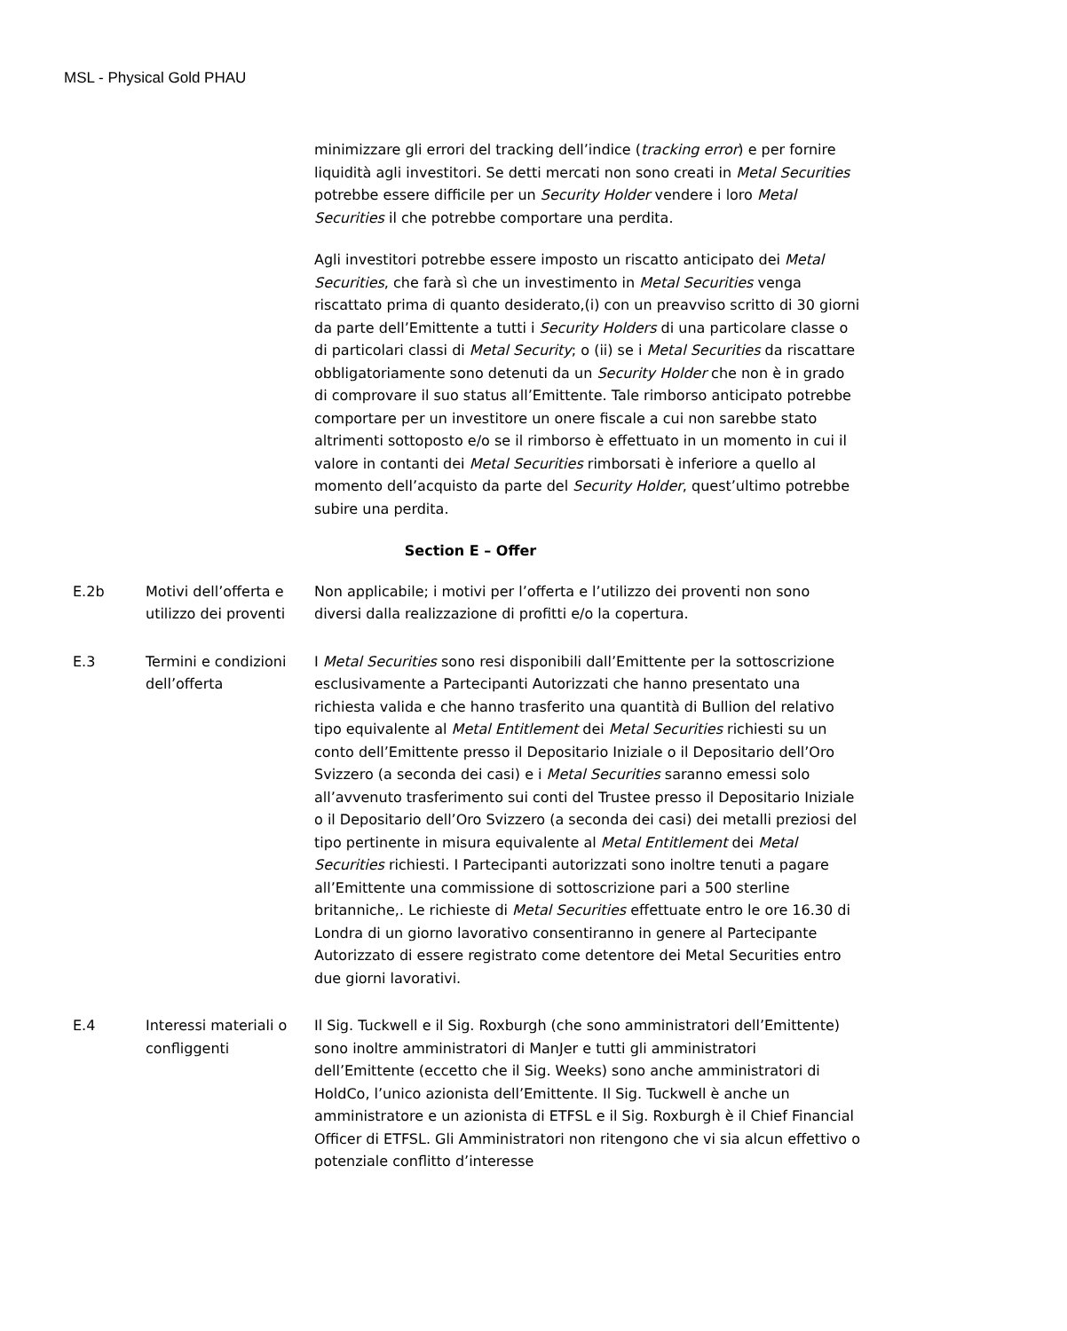MSL - Physical Gold PHAU
minimizzare gli errori del tracking dell’indice (tracking error) e per fornire liquidità agli investitori. Se detti mercati non sono creati in Metal Securities potrebbe essere difficile per un Security Holder vendere i loro Metal Securities il che potrebbe comportare una perdita.
Agli investitori potrebbe essere imposto un riscatto anticipato dei Metal Securities, che farà sì che un investimento in Metal Securities venga riscattato prima di quanto desiderato,(i) con un preavviso scritto di 30 giorni da parte dell’Emittente a tutti i Security Holders di una particolare classe o di particolari classi di Metal Security; o (ii) se i Metal Securities da riscattare obbligatoriamente sono detenuti da un Security Holder che non è in grado di comprovare il suo status all’Emittente. Tale rimborso anticipato potrebbe comportare per un investitore un onere fiscale a cui non sarebbe stato altrimenti sottoposto e/o se il rimborso è effettuato in un momento in cui il valore in contanti dei Metal Securities rimborsati è inferiore a quello al momento dell’acquisto da parte del Security Holder, quest’ultimo potrebbe subire una perdita.
Section E – Offer
| E.2b | Motivi dell’offerta e utilizzo dei proventi | Non applicabile; i motivi per l’offerta e l’utilizzo dei proventi non sono diversi dalla realizzazione di profitti e/o la copertura. |
| E.3 | Termini e condizioni dell’offerta | I Metal Securities sono resi disponibili dall’Emittente per la sottoscrizione esclusivamente a Partecipanti Autorizzati che hanno presentato una richiesta valida e che hanno trasferito una quantità di Bullion del relativo tipo equivalente al Metal Entitlement dei Metal Securities richiesti su un conto dell’Emittente presso il Depositario Iniziale o il Depositario dell’Oro Svizzero (a seconda dei casi) e i Metal Securities saranno emessi solo all’avvenuto trasferimento sui conti del Trustee presso il Depositario Iniziale o il Depositario dell’Oro Svizzero (a seconda dei casi) dei metalli preziosi del tipo pertinente in misura equivalente al Metal Entitlement dei Metal Securities richiesti. I Partecipanti autorizzati sono inoltre tenuti a pagare all’Emittente una commissione di sottoscrizione pari a 500 sterline britanniche,. Le richieste di Metal Securities effettuate entro le ore 16.30 di Londra di un giorno lavorativo consentiranno in genere al Partecipante Autorizzato di essere registrato come detentore dei Metal Securities entro due giorni lavorativi. |
| E.4 | Interessi materiali o confliggenti | Il Sig. Tuckwell e il Sig. Roxburgh (che sono amministratori dell’Emittente) sono inoltre amministratori di ManJer e tutti gli amministratori dell’Emittente (eccetto che il Sig. Weeks) sono anche amministratori di HoldCo, l’unico azionista dell’Emittente. Il Sig. Tuckwell è anche un amministratore e un azionista di ETFSL e il Sig. Roxburgh è il Chief Financial Officer di ETFSL. Gli Amministratori non ritengono che vi sia alcun effettivo o potenziale conflitto d’interesse |